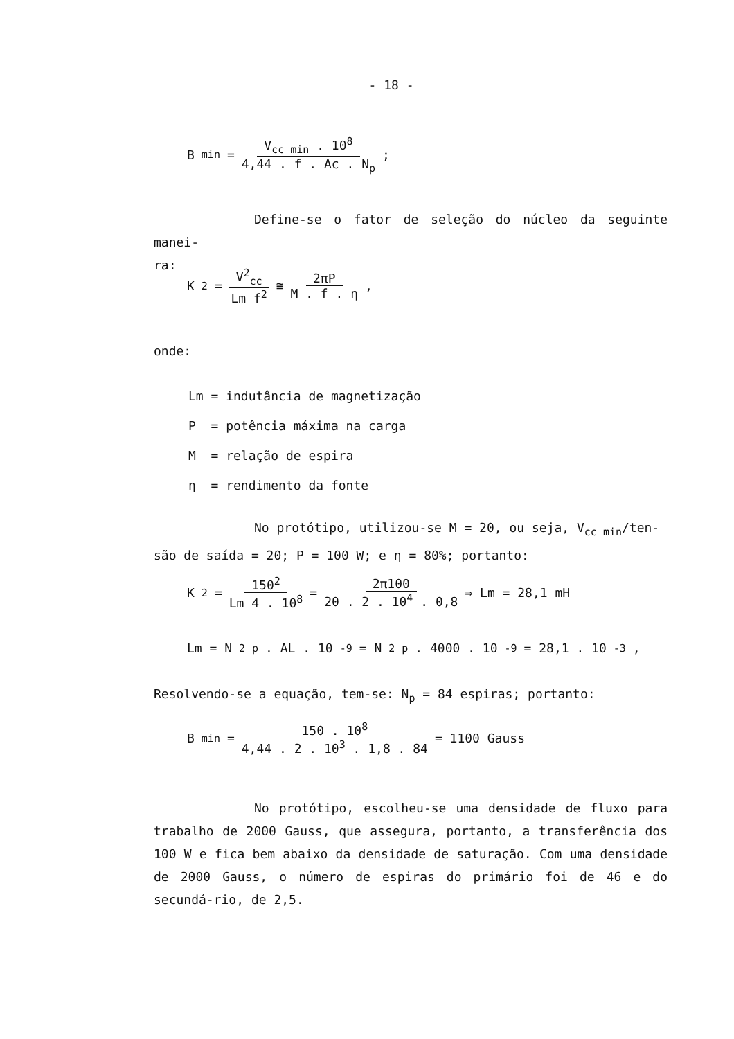- 18 -
B<sub>min</sub> = V<sub>cc min</sub> . 10<sup>8</sup> 4,44 . f . Ac . N<sub>p</sub> ;
Define-se o fator de seleção do núcleo da seguinte manei-
ra:
K<sub>2</sub> = V<sup>2</sup><sub>cc</sub> Lm f<sup>2</sup> ≅ 2πP M . f . η ,
onde:
Lm = indutância de magnetização
P = potência máxima na carga
M = relação de espira
η = rendimento da fonte
No protótipo, utilizou-se M = 20, ou seja, V<sub>cc min</sub>/ten-
são de saída = 20; P = 100 W; e η = 80%; portanto:
K<sub>2</sub> = 150<sup>2</sup> Lm 4 . 10<sup>8</sup> = 2π100 20 . 2 . 10<sup>4</sup> . 0,8 ⇒ Lm = 28,1 mH
Lm = N<sup>2</sup><sub>p</sub> . AL . 10<sup>-9</sup> = N<sup>2</sup><sub>p</sub> . 4000 . 10<sup>-9</sup> = 28,1 . 10<sup>-3</sup> ,
Resolvendo-se a equação, tem-se: N<sub>p</sub> = 84 espiras; portanto:
B<sub>min</sub> = 150 . 10<sup>8</sup> 4,44 . 2 . 10<sup>3</sup> . 1,8 . 84 = 1100 Gauss
No protótipo, escolheu-se uma densidade de fluxo para trabalho de 2000 Gauss, que assegura, portanto, a transferência dos 100 W e fica bem abaixo da densidade de saturação. Com uma densidade de 2000 Gauss, o número de espiras do primário foi de 46 e do secundá-rio, de 2,5.